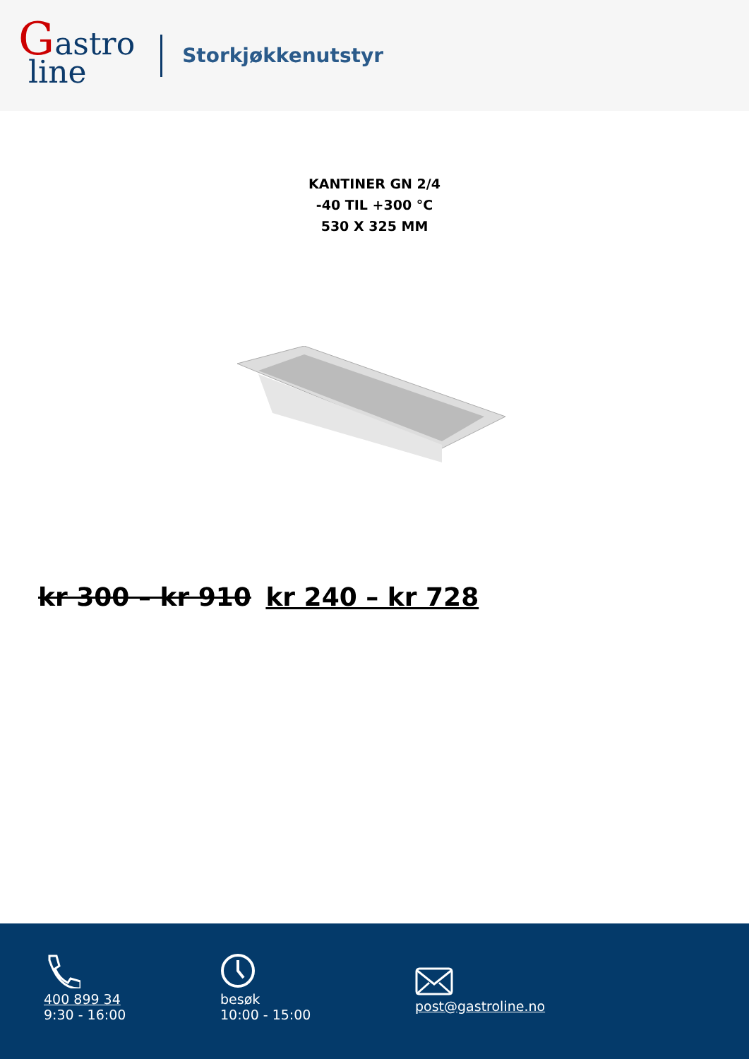Gastro
line
Storkjøkkenutstyr
KANTINER GN 2/4
-40 TIL +300 °C
530 X 325 MM
kr 300 – kr 910 kr 240 – kr 728
400 899 34
9:30 - 16:00
besøk
10:00 - 15:00
post@gastroline.no